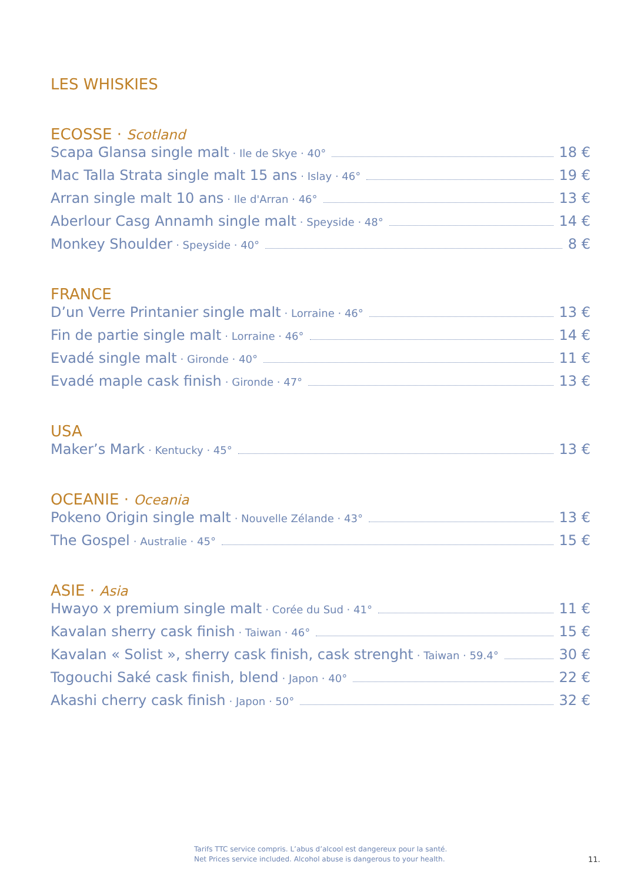LES WHISKIES
ECOSSE · Scotland
Scapa Glansa single malt · Ile de Skye · 40° 18 €
Mac Talla Strata single malt 15 ans · Islay · 46° 19 €
Arran single malt 10 ans · Ile d'Arran · 46° 13 €
Aberlour Casg Annamh single malt · Speyside · 48° 14 €
Monkey Shoulder · Speyside · 40° 8 €
FRANCE
D’un Verre Printanier single malt · Lorraine · 46° 13 €
Fin de partie single malt · Lorraine · 46° 14 €
Evadé single malt · Gironde · 40° 11 €
Evadé maple cask finish · Gironde · 47° 13 €
USA
Maker’s Mark · Kentucky · 45° 13 €
OCEANIE · Oceania
Pokeno Origin single malt · Nouvelle Zélande · 43° 13 €
The Gospel · Australie · 45° 15 €
ASIE · Asia
Hwayo x premium single malt · Corée du Sud · 41° 11 €
Kavalan sherry cask finish · Taiwan · 46° 15 €
Kavalan « Solist », sherry cask finish, cask strenght · Taiwan · 59.4° 30 €
Togouchi Saké cask finish, blend · Japon · 40° 22 €
Akashi cherry cask finish · Japon · 50° 32 €
Tarifs TTC service compris. L’abus d’alcool est dangereux pour la santé.
Net Prices service included. Alcohol abuse is dangerous to your health.
11.